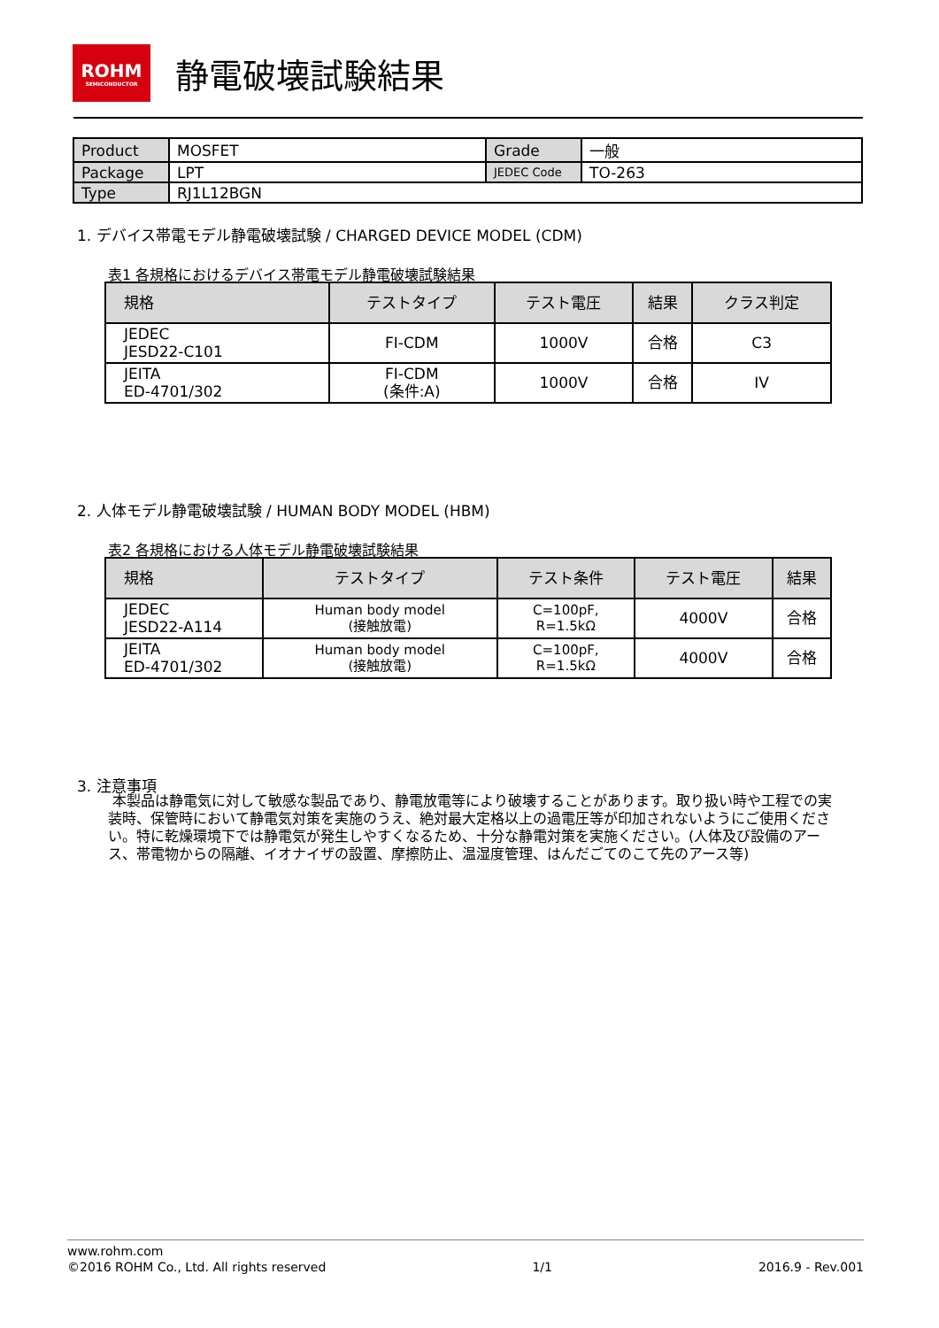ROHM
SEMICONDUCTOR
静電破壊試験結果
| Product | MOSFET | Grade | 一般 |
| Package | LPT | JEDEC Code | TO-263 |
| Type | RJ1L12BGN | | |
1. デバイス帯電モデル静電破壊試験 / CHARGED DEVICE MODEL (CDM)
表1 各規格におけるデバイス帯電モデル静電破壊試験結果
| 規格 | テストタイプ | テスト電圧 | 結果 | クラス判定 |
| --- | --- | --- | --- | --- |
| JEDEC JESD22-C101 | FI-CDM | 1000V | 合格 | C3 |
| JEITA ED-4701/302 | FI-CDM (条件:A) | 1000V | 合格 | IV |
2. 人体モデル静電破壊試験 / HUMAN BODY MODEL (HBM)
表2 各規格における人体モデル静電破壊試験結果
| 規格 | テストタイプ | テスト条件 | テスト電圧 | 結果 |
| --- | --- | --- | --- | --- |
| JEDEC JESD22-A114 | Human body model (接触放電) | C=100pF, R=1.5kΩ | 4000V | 合格 |
| JEITA ED-4701/302 | Human body model (接触放電) | C=100pF, R=1.5kΩ | 4000V | 合格 |
3. 注意事項
本製品は静電気に対して敏感な製品であり、静電放電等により破壊することがあります。取り扱い時や工程での実装時、保管時において静電気対策を実施のうえ、絶対最大定格以上の過電圧等が印加されないようにご使用ください。特に乾燥環境下では静電気が発生しやすくなるため、十分な静電対策を実施ください。(人体及び設備のアース、帯電物からの隔離、イオナイザの設置、摩擦防止、温湿度管理、はんだごてのこて先のアース等)
www.rohm.com
©2016 ROHM Co., Ltd. All rights reserved 1/1 2016.9 - Rev.001